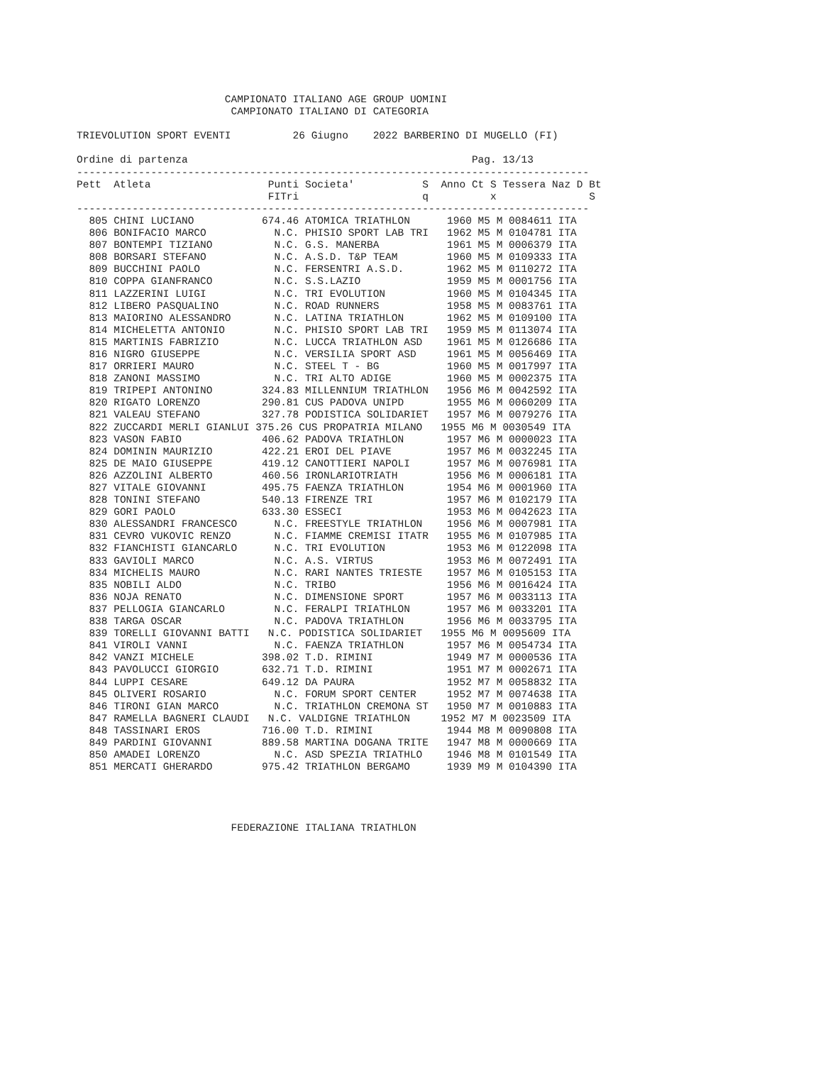CAMPIONATO ITALIANO AGE GROUP UOMINI
                         CAMPIONATO ITALIANO DI CATEGORIA

TRIEVOLUTION SPORT EVENTI          26 Giugno    2022 BARBERINO DI MUGELLO (FI)

Ordine di partenza                                              Pag. 13/13
-----------------------------------------------------------------------------------
Pett  Atleta                   Punti Societa'           S  Anno Ct S Tessera Naz D Bt
                               FITri                    q          x               S
-----------------------------------------------------------------------------------
  805 CHINI LUCIANO           674.46 ATOMICA TRIATHLON      1960 M5 M 0084611 ITA
  806 BONIFACIO MARCO           N.C. PHISIO SPORT LAB TRI   1962 M5 M 0104781 ITA
  807 BONTEMPI TIZIANO          N.C. G.S. MANERBA           1961 M5 M 0006379 ITA
  808 BORSARI STEFANO           N.C. A.S.D. T&P TEAM        1960 M5 M 0109333 ITA
  809 BUCCHINI PAOLO            N.C. FERSENTRI A.S.D.       1962 M5 M 0110272 ITA
  810 COPPA GIANFRANCO          N.C. S.S.LAZIO              1959 M5 M 0001756 ITA
  811 LAZZERINI LUIGI           N.C. TRI EVOLUTION          1960 M5 M 0104345 ITA
  812 LIBERO PASQUALINO         N.C. ROAD RUNNERS           1958 M5 M 0083761 ITA
  813 MAIORINO ALESSANDRO       N.C. LATINA TRIATHLON       1962 M5 M 0109100 ITA
  814 MICHELETTA ANTONIO        N.C. PHISIO SPORT LAB TRI   1959 M5 M 0113074 ITA
  815 MARTINIS FABRIZIO         N.C. LUCCA TRIATHLON ASD    1961 M5 M 0126686 ITA
  816 NIGRO GIUSEPPE            N.C. VERSILIA SPORT ASD     1961 M5 M 0056469 ITA
  817 ORRIERI MAURO             N.C. STEEL T - BG           1960 M5 M 0017997 ITA
  818 ZANONI MASSIMO            N.C. TRI ALTO ADIGE         1960 M5 M 0002375 ITA
  819 TRIPEPI ANTONINO        324.83 MILLENNIUM TRIATHLON   1956 M6 M 0042592 ITA
  820 RIGATO LORENZO          290.81 CUS PADOVA UNIPD       1955 M6 M 0060209 ITA
  821 VALEAU STEFANO          327.78 PODISTICA SOLIDARIET   1957 M6 M 0079276 ITA
  822 ZUCCARDI MERLI GIANLUI 375.26 CUS PROPATRIA MILANO   1955 M6 M 0030549 ITA
  823 VASON FABIO             406.62 PADOVA TRIATHLON       1957 M6 M 0000023 ITA
  824 DOMININ MAURIZIO        422.21 EROI DEL PIAVE         1957 M6 M 0032245 ITA
  825 DE MAIO GIUSEPPE        419.12 CANOTTIERI NAPOLI      1957 M6 M 0076981 ITA
  826 AZZOLINI ALBERTO        460.56 IRONLARIOTRIATH        1956 M6 M 0006181 ITA
  827 VITALE GIOVANNI         495.75 FAENZA TRIATHLON       1954 M6 M 0001960 ITA
  828 TONINI STEFANO          540.13 FIRENZE TRI            1957 M6 M 0102179 ITA
  829 GORI PAOLO              633.30 ESSECI                 1953 M6 M 0042623 ITA
  830 ALESSANDRI FRANCESCO      N.C. FREESTYLE TRIATHLON    1956 M6 M 0007981 ITA
  831 CEVRO VUKOVIC RENZO       N.C. FIAMME CREMISI ITATR   1955 M6 M 0107985 ITA
  832 FIANCHISTI GIANCARLO      N.C. TRI EVOLUTION          1953 M6 M 0122098 ITA
  833 GAVIOLI MARCO             N.C. A.S. VIRTUS            1953 M6 M 0072491 ITA
  834 MICHELIS MAURO            N.C. RARI NANTES TRIESTE    1957 M6 M 0105153 ITA
  835 NOBILI ALDO               N.C. TRIBO                  1956 M6 M 0016424 ITA
  836 NOJA RENATO               N.C. DIMENSIONE SPORT       1957 M6 M 0033113 ITA
  837 PELLOGIA GIANCARLO        N.C. FERALPI TRIATHLON      1957 M6 M 0033201 ITA
  838 TARGA OSCAR               N.C. PADOVA TRIATHLON       1956 M6 M 0033795 ITA
  839 TORELLI GIOVANNI BATTI   N.C. PODISTICA SOLIDARIET   1955 M6 M 0095609 ITA
  841 VIROLI VANNI              N.C. FAENZA TRIATHLON       1957 M6 M 0054734 ITA
  842 VANZI MICHELE           398.02 T.D. RIMINI            1949 M7 M 0000536 ITA
  843 PAVOLUCCI GIORGIO       632.71 T.D. RIMINI            1951 M7 M 0002671 ITA
  844 LUPPI CESARE            649.12 DA PAURA               1952 M7 M 0058832 ITA
  845 OLIVERI ROSARIO           N.C. FORUM SPORT CENTER     1952 M7 M 0074638 ITA
  846 TIRONI GIAN MARCO         N.C. TRIATHLON CREMONA ST   1950 M7 M 0010883 ITA
  847 RAMELLA BAGNERI CLAUDI   N.C. VALDIGNE TRIATHLON     1952 M7 M 0023509 ITA
  848 TASSINARI EROS          716.00 T.D. RIMINI            1944 M8 M 0090808 ITA
  849 PARDINI GIOVANNI        889.58 MARTINA DOGANA TRITE   1947 M8 M 0000669 ITA
  850 AMADEI LORENZO            N.C. ASD SPEZIA TRIATHLO    1946 M8 M 0101549 ITA
  851 MERCATI GHERARDO        975.42 TRIATHLON BERGAMO      1939 M9 M 0104390 ITA




                         FEDERAZIONE ITALIANA TRIATHLON